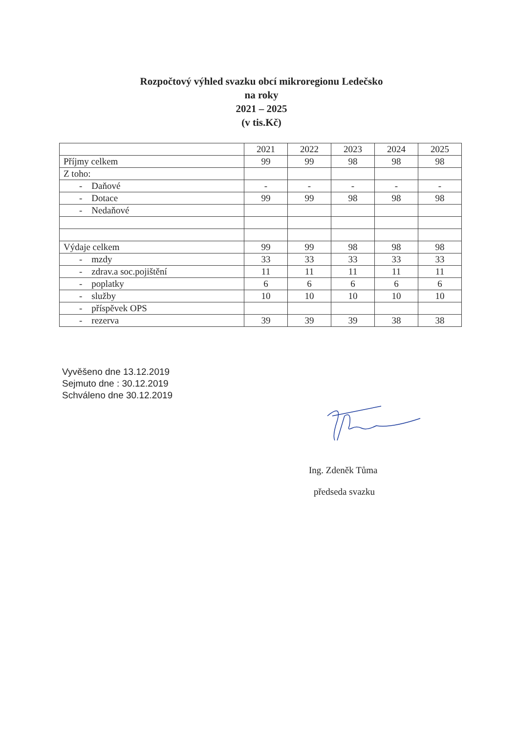Rozpočtový výhled svazku obcí mikroregionu Ledečsko
na roky
2021 – 2025
(v tis.Kč)
| | 2021 | 2022 | 2023 | 2024 | 2025 |
| Příjmy celkem | 99 | 99 | 98 | 98 | 98 |
| Z toho: | | | | | |
| - Daňové | - | - | - | - | - |
| - Dotace | 99 | 99 | 98 | 98 | 98 |
| - Nedaňové | | | | | |
| Výdaje celkem | 99 | 99 | 98 | 98 | 98 |
| - mzdy | 33 | 33 | 33 | 33 | 33 |
| - zdrav.a soc.pojištění | 11 | 11 | 11 | 11 | 11 |
| - poplatky | 6 | 6 | 6 | 6 | 6 |
| - služby | 10 | 10 | 10 | 10 | 10 |
| - příspěvek OPS | | | | | |
| - rezerva | 39 | 39 | 39 | 38 | 38 |
Vyvěšeno dne 13.12.2019
Sejmuto dne : 30.12.2019
Schváleno dne 30.12.2019
Ing. Zdeněk Tůma
předseda svazku